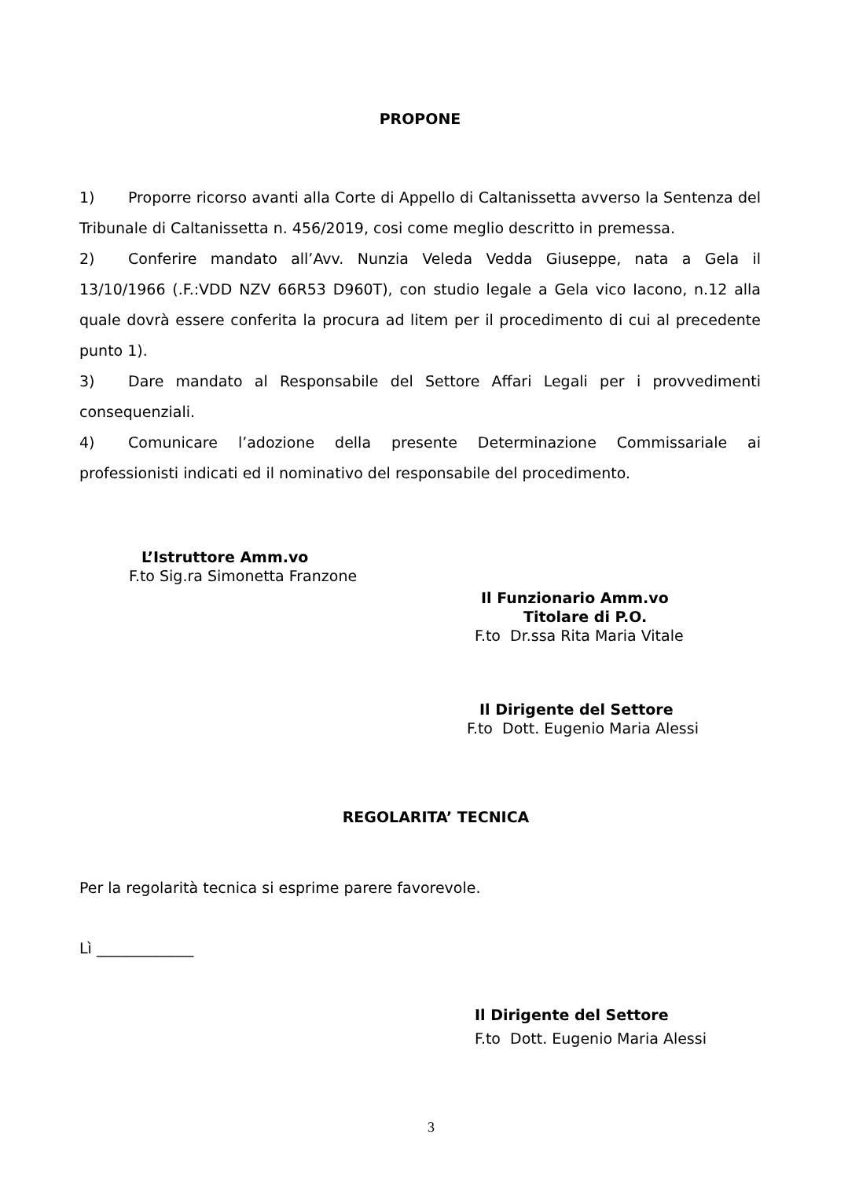PROPONE
1) Proporre ricorso avanti alla Corte di Appello di Caltanissetta avverso la Sentenza del Tribunale di Caltanissetta n. 456/2019, cosi come meglio descritto in premessa.
2) Conferire mandato all’Avv. Nunzia Veleda Vedda Giuseppe, nata a Gela il 13/10/1966 (.F.:VDD NZV 66R53 D960T), con studio legale a Gela vico Iacono, n.12 alla quale dovrà essere conferita la procura ad litem per il procedimento di cui al precedente punto 1).
3) Dare mandato al Responsabile del Settore Affari Legali per i provvedimenti consequenziali.
4) Comunicare l’adozione della presente Determinazione Commissariale ai professionisti indicati ed il nominativo del responsabile del procedimento.
L’Istruttore Amm.vo
F.to Sig.ra Simonetta Franzone
Il Funzionario Amm.vo
Titolare di P.O.
F.to Dr.ssa Rita Maria Vitale
Il Dirigente del Settore
F.to Dott. Eugenio Maria Alessi
REGOLARITA’ TECNICA
Per la regolarità tecnica si esprime parere favorevole.
Lì _____________
Il Dirigente del Settore
F.to Dott. Eugenio Maria Alessi
3